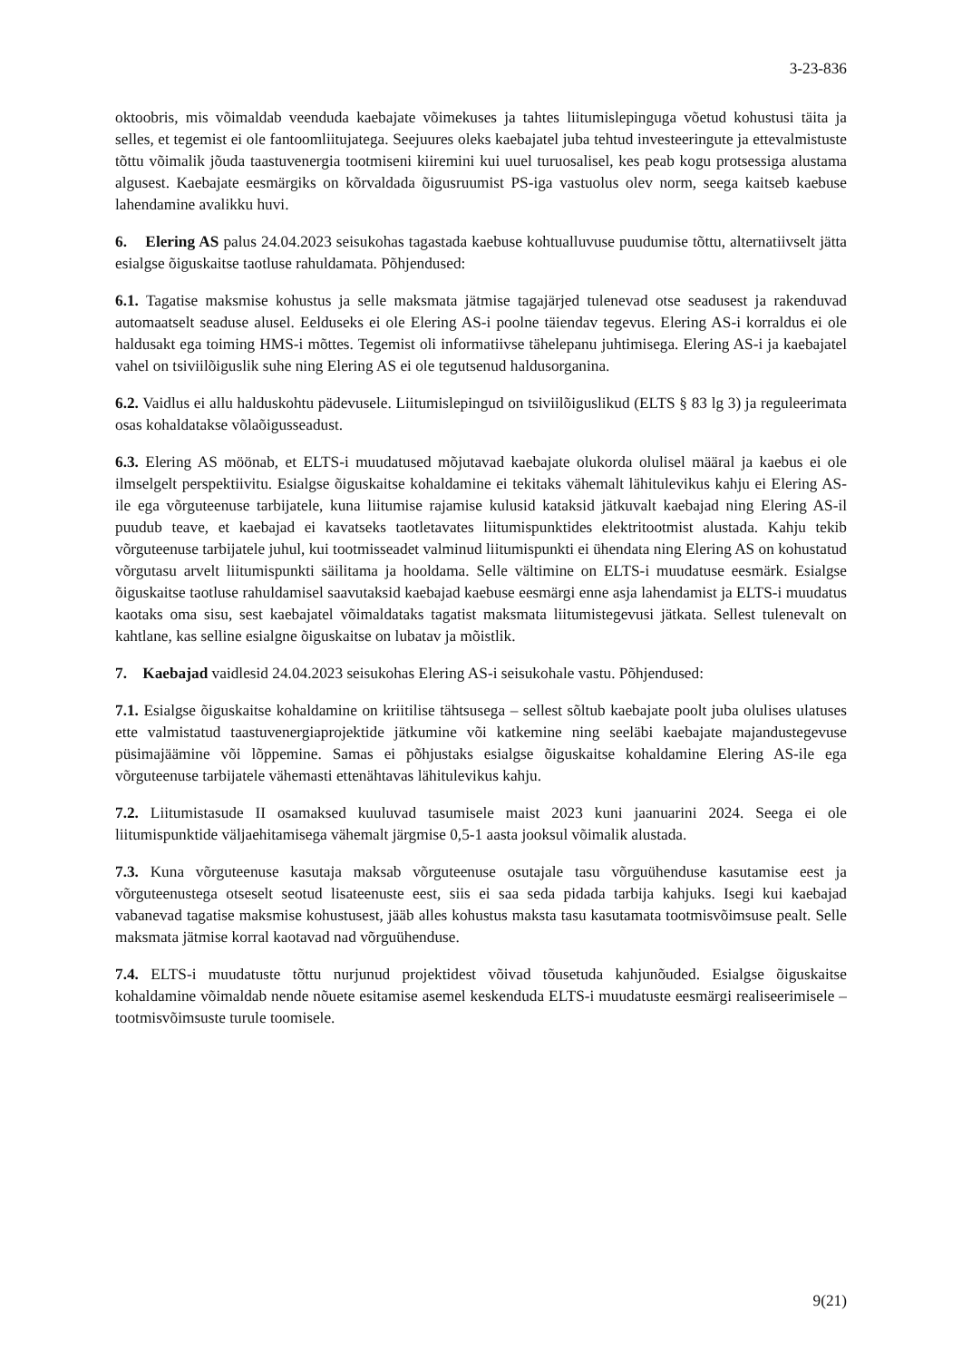3-23-836
oktoobris, mis võimaldab veenduda kaebajate võimekuses ja tahtes liitumislepinguga võetud kohustusi täita ja selles, et tegemist ei ole fantoomliitujatega. Seejuures oleks kaebajatel juba tehtud investeeringute ja ettevalmistuste tõttu võimalik jõuda taastuvenergia tootmiseni kiiremini kui uuel turuosalisel, kes peab kogu protsessiga alustama algusest. Kaebajate eesmärgiks on kõrvaldada õigusruumist PS-iga vastuolus olev norm, seega kaitseb kaebuse lahendamine avalikku huvi.
6. Elering AS palus 24.04.2023 seisukohas tagastada kaebuse kohtualluvuse puudumise tõttu, alternatiivselt jätta esialgse õiguskaitse taotluse rahuldamata. Põhjendused:
6.1. Tagatise maksmise kohustus ja selle maksmata jätmise tagajärjed tulenevad otse seadusest ja rakenduvad automaatselt seaduse alusel. Eelduseks ei ole Elering AS-i poolne täiendav tegevus. Elering AS-i korraldus ei ole haldusakt ega toiming HMS-i mõttes. Tegemist oli informatiivse tähelepanu juhtimisega. Elering AS-i ja kaebajatel vahel on tsiviilõiguslik suhe ning Elering AS ei ole tegutsenud haldusorganina.
6.2. Vaidlus ei allu halduskohtu pädevusele. Liitumislepingud on tsiviilõiguslikud (ELTS § 83 lg 3) ja reguleerimata osas kohaldatakse võlaõigusseadust.
6.3. Elering AS möönab, et ELTS-i muudatused mõjutavad kaebajate olukorda olulisel määral ja kaebus ei ole ilmselgelt perspektiivitu. Esialgse õiguskaitse kohaldamine ei tekitaks vähemalt lähitulevikus kahju ei Elering AS-ile ega võrguteenuse tarbijatele, kuna liitumise rajamise kulusid kataksid jätkuvalt kaebajad ning Elering AS-il puudub teave, et kaebajad ei kavatseks taotletavates liitumispunktides elektritootmist alustada. Kahju tekib võrguteenuse tarbijatele juhul, kui tootmisseadet valminud liitumispunkti ei ühendata ning Elering AS on kohustatud võrgutasu arvelt liitumispunkti säilitama ja hooldama. Selle vältimine on ELTS-i muudatuse eesmärk. Esialgse õiguskaitse taotluse rahuldamisel saavutaksid kaebajad kaebuse eesmärgi enne asja lahendamist ja ELTS-i muudatus kaotaks oma sisu, sest kaebajatel võimaldataks tagatist maksmata liitumistegevusi jätkata. Sellest tulenevalt on kahtlane, kas selline esialgne õiguskaitse on lubatav ja mõistlik.
7. Kaebajad vaidlesid 24.04.2023 seisukohas Elering AS-i seisukohale vastu. Põhjendused:
7.1. Esialgse õiguskaitse kohaldamine on kriitilise tähtsusega – sellest sõltub kaebajate poolt juba olulises ulatuses ette valmistatud taastuvenergiaprojektide jätkumine või katkemine ning seeläbi kaebajate majandustegevuse püsimajäämine või lõppemine. Samas ei põhjustaks esialgse õiguskaitse kohaldamine Elering AS-ile ega võrguteenuse tarbijatele vähemasti ettenähtavas lähitulevikus kahju.
7.2. Liitumistasude II osamaksed kuuluvad tasumisele maist 2023 kuni jaanuarini 2024. Seega ei ole liitumispunktide väljaehitamisega vähemalt järgmise 0,5-1 aasta jooksul võimalik alustada.
7.3. Kuna võrguteenuse kasutaja maksab võrguteenuse osutajale tasu võrguühenduse kasutamise eest ja võrguteenustega otseselt seotud lisateenuste eest, siis ei saa seda pidada tarbija kahjuks. Isegi kui kaebajad vabanevad tagatise maksmise kohustusest, jääb alles kohustus maksta tasu kasutamata tootmisvõimsuse pealt. Selle maksmata jätmise korral kaotavad nad võrguühenduse.
7.4. ELTS-i muudatuste tõttu nurjunud projektidest võivad tõusetuda kahjunõuded. Esialgse õiguskaitse kohaldamine võimaldab nende nõuete esitamise asemel keskenduda ELTS-i muudatuste eesmärgi realiseerimisele – tootmisvõimsuste turule toomisele.
9(21)